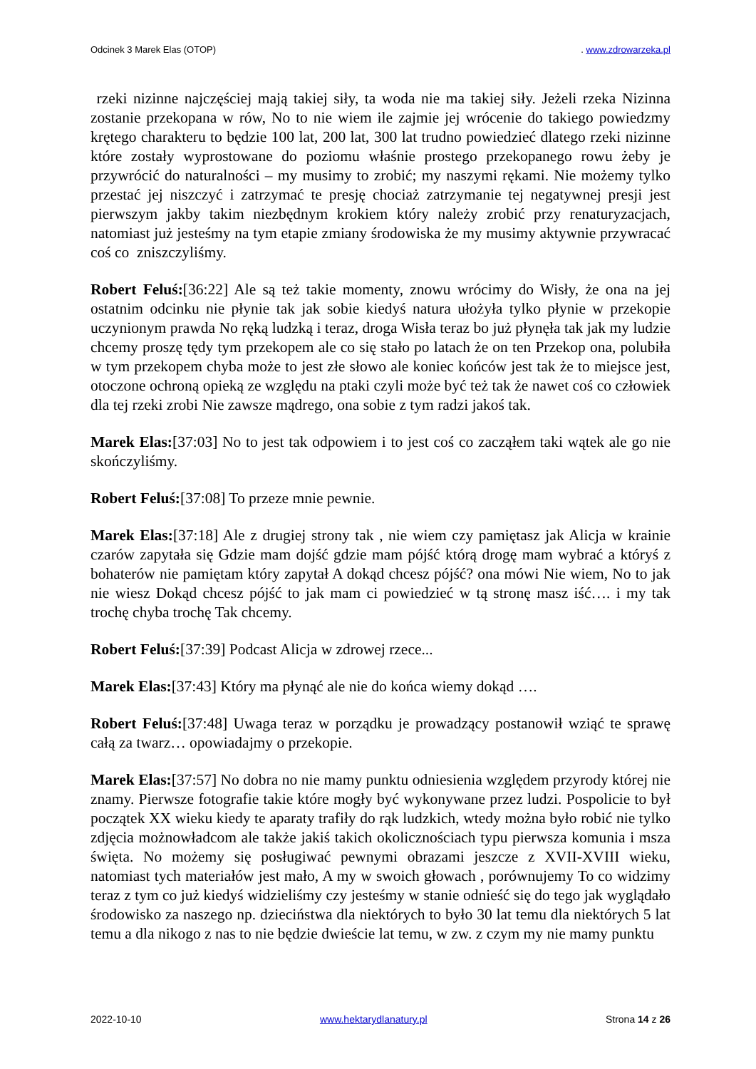Odcinek 3 Marek Elas (OTOP). www.zdrowarzeka.pl
rzeki nizinne najczęściej mają takiej siły, ta woda nie ma takiej siły. Jeżeli rzeka Nizinna zostanie przekopana w rów, No to nie wiem ile zajmie jej wrócenie do takiego powiedzmy krętego charakteru to będzie 100 lat, 200 lat, 300 lat trudno powiedzieć dlatego rzeki nizinne które zostały wyprostowane do poziomu właśnie prostego przekopanego rowu żeby je przywrócić do naturalności – my musimy to zrobić; my naszymi rękami. Nie możemy tylko przestać jej niszczyć i zatrzymać te presję chociaż zatrzymanie tej negatywnej presji jest pierwszym jakby takim niezbędnym krokiem który należy zrobić przy renaturyzacjach, natomiast już jesteśmy na tym etapie zmiany środowiska że my musimy aktywnie przywracać coś co zniszczyliśmy.
Robert Feluś:[36:22] Ale są też takie momenty, znowu wrócimy do Wisły, że ona na jej ostatnim odcinku nie płynie tak jak sobie kiedyś natura ułożyła tylko płynie w przekopie uczynionym prawda No ręką ludzką i teraz, droga Wisła teraz bo już płynęła tak jak my ludzie chcemy proszę tędy tym przekopem ale co się stało po latach że on ten Przekop ona, polubiła w tym przekopem chyba może to jest złe słowo ale koniec końców jest tak że to miejsce jest, otoczone ochroną opieką ze względu na ptaki czyli może być też tak że nawet coś co człowiek dla tej rzeki zrobi Nie zawsze mądrego, ona sobie z tym radzi jakoś tak.
Marek Elas:[37:03] No to jest tak odpowiem i to jest coś co zacząłem taki wątek ale go nie skończyliśmy.
Robert Feluś:[37:08] To przeze mnie pewnie.
Marek Elas:[37:18] Ale z drugiej strony tak , nie wiem czy pamiętasz jak Alicja w krainie czarów zapytała się Gdzie mam dojść gdzie mam pójść którą drogę mam wybrać a któryś z bohaterów nie pamiętam który zapytał A dokąd chcesz pójść? ona mówi Nie wiem, No to jak nie wiesz Dokąd chcesz pójść to jak mam ci powiedzieć w tą stronę masz iść…. i my tak trochę chyba trochę Tak chcemy.
Robert Feluś:[37:39] Podcast Alicja w zdrowej rzece...
Marek Elas:[37:43] Który ma płynąć ale nie do końca wiemy dokąd ….
Robert Feluś:[37:48] Uwaga teraz w porządku je prowadzący postanowił wziąć te sprawę całą za twarz… opowiadajmy o przekopie.
Marek Elas:[37:57] No dobra no nie mamy punktu odniesienia względem przyrody której nie znamy. Pierwsze fotografie takie które mogły być wykonywane przez ludzi. Pospolicie to był początek XX wieku kiedy te aparaty trafiły do rąk ludzkich, wtedy można było robić nie tylko zdjęcia możnowładcom ale także jakiś takich okolicznościach typu pierwsza komunia i msza święta. No możemy się posługiwać pewnymi obrazami jeszcze z XVII-XVIII wieku, natomiast tych materiałów jest mało, A my w swoich głowach , porównujemy To co widzimy teraz z tym co już kiedyś widzieliśmy czy jesteśmy w stanie odnieść się do tego jak wyglądało środowisko za naszego np. dzieciństwa dla niektórych to było 30 lat temu dla niektórych 5 lat temu a dla nikogo z nas to nie będzie dwieście lat temu, w zw. z czym my nie mamy punktu
2022-10-10 www.hektarydlanatury.pl Strona 14 z 26